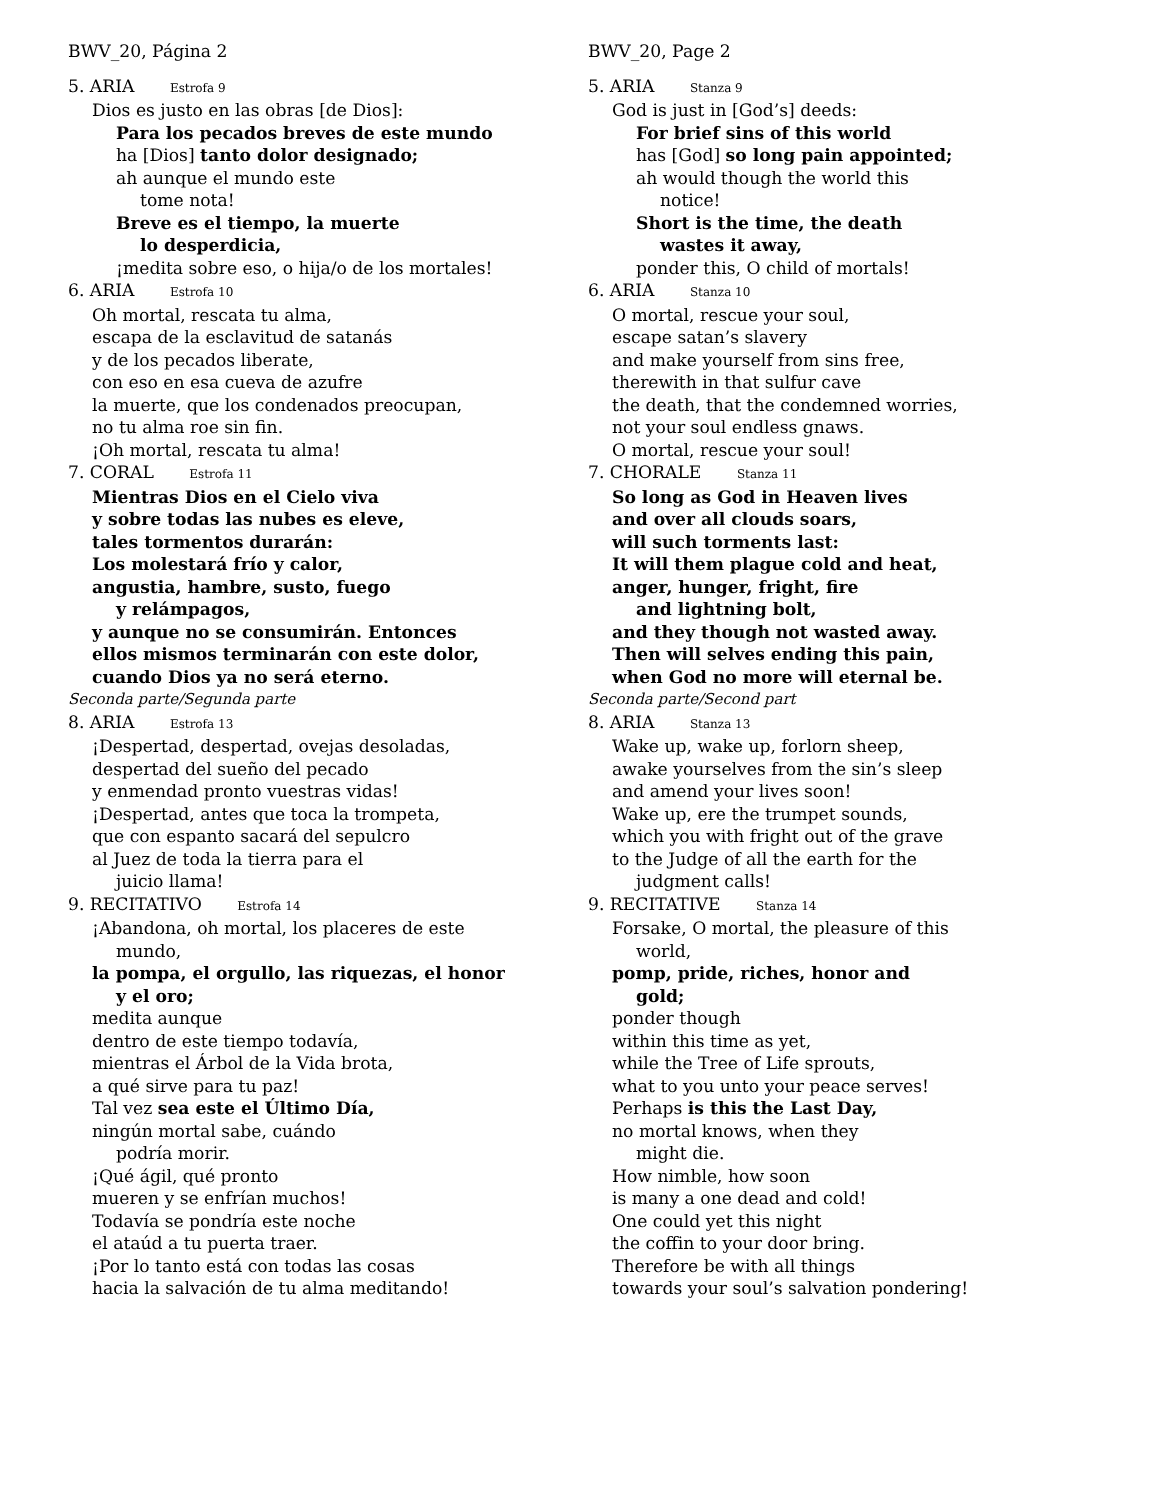BWV_20, Página 2
5. ARIA Estrofa 9
Dios es justo en las obras [de Dios]:
Para los pecados breves de este mundo
ha [Dios] tanto dolor designado;
ah aunque el mundo este
tome nota!
Breve es el tiempo, la muerte
lo desperdicia,
¡medita sobre eso, o hija/o de los mortales!
6. ARIA Estrofa 10
Oh mortal, rescata tu alma,
escapa de la esclavitud de satanás
y de los pecados liberate,
con eso en esa cueva de azufre
la muerte, que los condenados preocupan,
no tu alma roe sin fin.
¡Oh mortal, rescata tu alma!
7. CORAL Estrofa 11
Mientras Dios en el Cielo viva
y sobre todas las nubes es eleve,
tales tormentos durarán:
Los molestará frío y calor,
angustia, hambre, susto, fuego
y relámpagos,
y aunque no se consumirán. Entonces
ellos mismos terminarán con este dolor,
cuando Dios ya no será eterno.
Seconda parte/Segunda parte
8. ARIA Estrofa 13
¡Despertad, despertad, ovejas desoladas,
despertad del sueño del pecado
y enmendad pronto vuestras vidas!
¡Despertad, antes que toca la trompeta,
que con espanto sacará del sepulcro
al Juez de toda la tierra para el
juicio llama!
9. RECITATIVO Estrofa 14
¡Abandona, oh mortal, los placeres de este
mundo,
la pompa, el orgullo, las riquezas, el honor
y el oro;
medita aunque
dentro de este tiempo todavía,
mientras el Árbol de la Vida brota,
a qué sirve para tu paz!
Tal vez sea este el Último Día,
ningún mortal sabe, cuándo
podría morir.
¡Qué ágil, qué pronto
mueren y se enfrían muchos!
Todavía se pondría este noche
el ataúd a tu puerta traer.
¡Por lo tanto está con todas las cosas
hacia la salvación de tu alma meditando!
BWV_20, Page 2
5. ARIA Stanza 9
God is just in [God’s] deeds:
For brief sins of this world
has [God] so long pain appointed;
ah would though the world this
notice!
Short is the time, the death
wastes it away,
ponder this, O child of mortals!
6. ARIA Stanza 10
O mortal, rescue your soul,
escape satan’s slavery
and make yourself from sins free,
therewith in that sulfur cave
the death, that the condemned worries,
not your soul endless gnaws.
O mortal, rescue your soul!
7. CHORALE Stanza 11
So long as God in Heaven lives
and over all clouds soars,
will such torments last:
It will them plague cold and heat,
anger, hunger, fright, fire
and lightning bolt,
and they though not wasted away.
Then will selves ending this pain,
when God no more will eternal be.
Seconda parte/Second part
8. ARIA Stanza 13
Wake up, wake up, forlorn sheep,
awake yourselves from the sin’s sleep
and amend your lives soon!
Wake up, ere the trumpet sounds,
which you with fright out of the grave
to the Judge of all the earth for the
judgment calls!
9. RECITATIVE Stanza 14
Forsake, O mortal, the pleasure of this
world,
pomp, pride, riches, honor and
gold;
ponder though
within this time as yet,
while the Tree of Life sprouts,
what to you unto your peace serves!
Perhaps is this the Last Day,
no mortal knows, when they
might die.
How nimble, how soon
is many a one dead and cold!
One could yet this night
the coffin to your door bring.
Therefore be with all things
towards your soul’s salvation pondering!